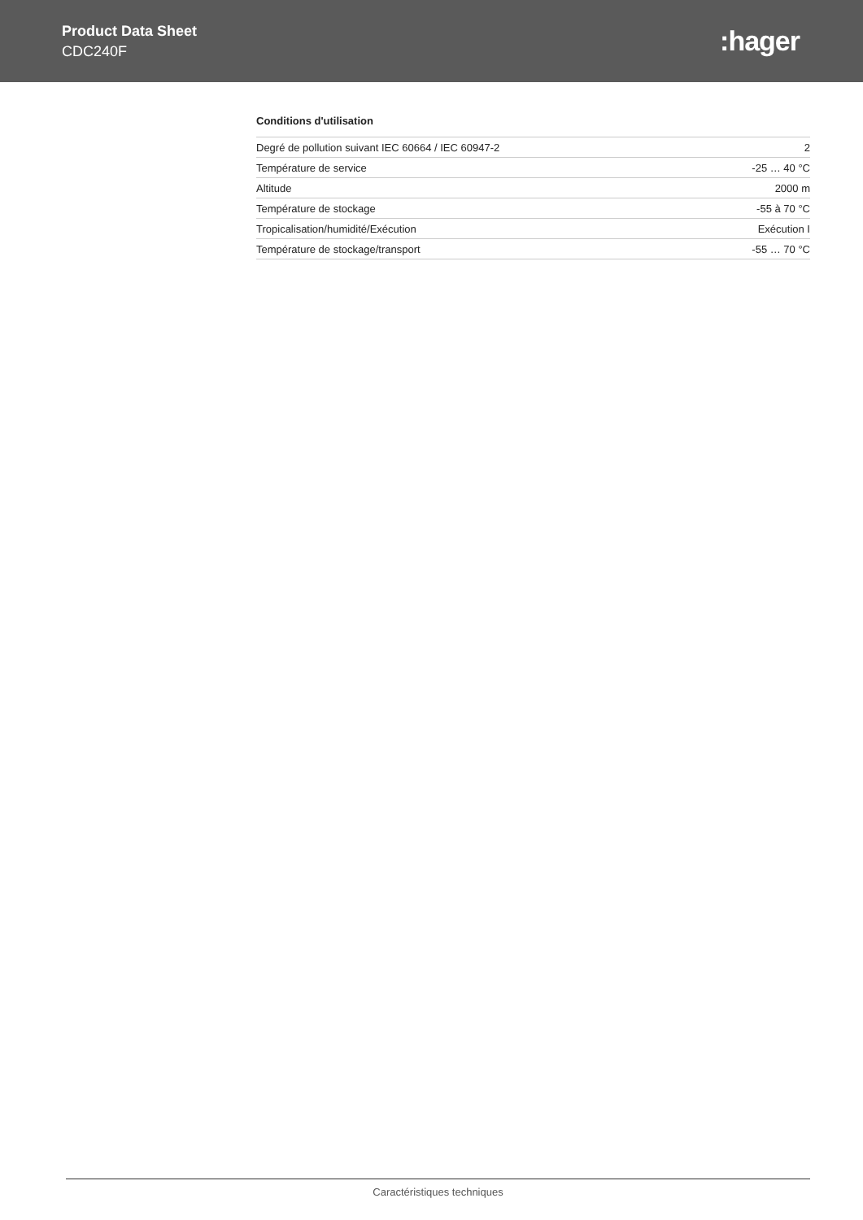Product Data Sheet
CDC240F
:hager
Conditions d'utilisation
| Degré de pollution suivant IEC 60664 / IEC 60947-2 | 2 |
| Température de service | -25 … 40 °C |
| Altitude | 2000 m |
| Température de stockage | -55 à 70 °C |
| Tropicalisation/humidité/Exécution | Exécution I |
| Température de stockage/transport | -55 … 70 °C |
Caractéristiques techniques